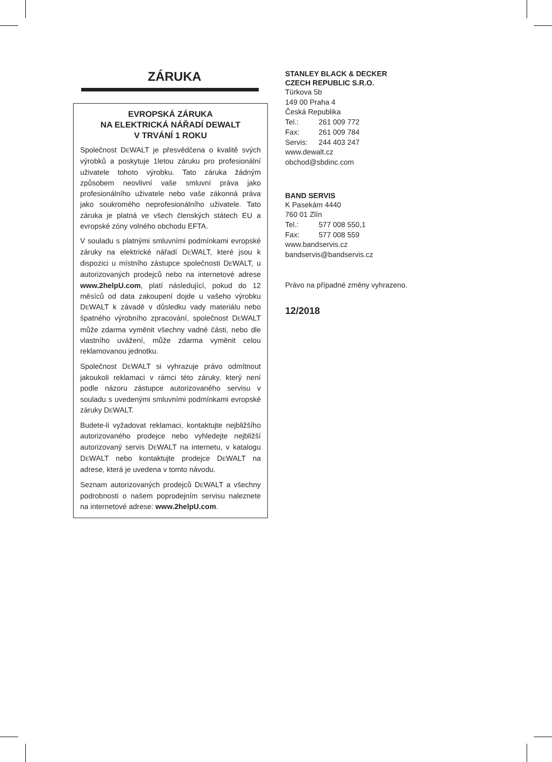ZÁRUKA
EVROPSKÁ ZÁRUKA
NA ELEKTRICKÁ NÁŘADÍ DEWALT
V TRVÁNÍ 1 ROKU
Společnost DEWALT je přesvědčena o kvalitě svých výrobků a poskytuje 1letou záruku pro profesionální uživatele tohoto výrobku. Tato záruka žádným způsobem neovlivní vaše smluvní práva jako profesionálního uživatele nebo vaše zákonná práva jako soukromého neprofesionálního uživatele. Tato záruka je platná ve všech členských státech EU a evropské zóny volného obchodu EFTA.
V souladu s platnými smluvními podmínkami evropské záruky na elektrické nářadí DEWALT, které jsou k dispozici u místního zástupce společnosti DEWALT, u autorizovaných prodejců nebo na internetové adrese www.2helpU.com, platí následující, pokud do 12 měsíců od data zakoupení dojde u vašeho výrobku DEWALT k závadě v důsledku vady materiálu nebo špatného výrobního zpracování, společnost DEWALT může zdarma vyměnit všechny vadné části, nebo dle vlastního uvážení, může zdarma vyměnit celou reklamovanou jednotku.
Společnost DEWALT si vyhrazuje právo odmítnout jakoukoli reklamaci v rámci této záruky, který není podle názoru zástupce autorizovaného servisu v souladu s uvedenými smluvními podmínkami evropské záruky DEWALT.
Budete-li vyžadovat reklamaci, kontaktujte nejbližšího autorizovaného prodejce nebo vyhledejte nejbližší autorizovaný servis DEWALT na internetu, v katalogu DEWALT nebo kontaktujte prodejce DEWALT na adrese, která je uvedena v tomto návodu.
Seznam autorizovaných prodejců DEWALT a všechny podrobnosti o našem poprodejním servisu naleznete na internetové adrese: www.2helpU.com.
STANLEY BLACK & DECKER
CZECH REPUBLIC S.R.O.
Türkova 5b
149 00 Praha 4
Česká Republika
Tel.: 261 009 772
Fax: 261 009 784
Servis: 244 403 247
www.dewalt.cz
obchod@sbdinc.com
BAND SERVIS
K Pasekám 4440
760 01 Zlín
Tel.: 577 008 550,1
Fax: 577 008 559
www.bandservis.cz
bandservis@bandservis.cz
Právo na případné změny vyhrazeno.
12/2018